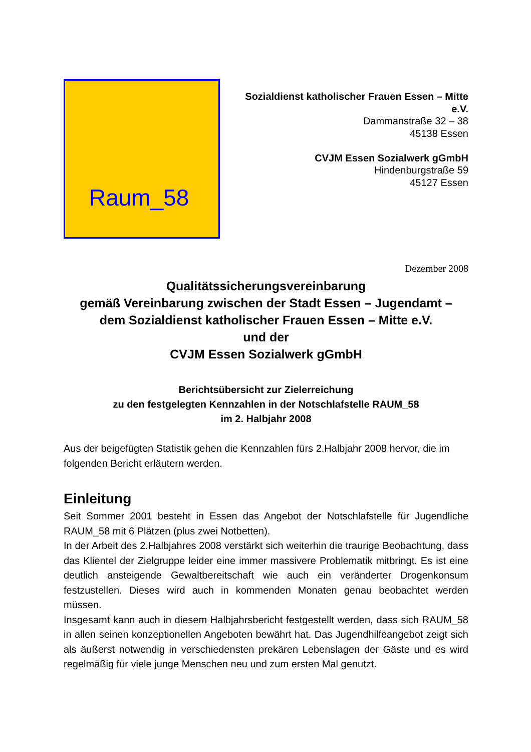Raum_58
Sozialdienst katholischer Frauen Essen – Mitte e.V.
Dammanstraße 32 – 38
45138 Essen
CVJM Essen Sozialwerk gGmbH
Hindenburgstraße 59
45127 Essen
Dezember 2008
Qualitätssicherungsvereinbarung
gemäß Vereinbarung zwischen der Stadt Essen – Jugendamt –
dem Sozialdienst katholischer Frauen Essen – Mitte e.V.
und der
CVJM Essen Sozialwerk gGmbH
Berichtsübersicht zur Zielerreichung
zu den festgelegten Kennzahlen in der Notschlafstelle RAUM_58
im 2. Halbjahr 2008
Aus der beigefügten Statistik gehen die Kennzahlen fürs 2.Halbjahr 2008 hervor, die im folgenden Bericht erläutern werden.
Einleitung
Seit Sommer 2001 besteht in Essen das Angebot der Notschlafstelle für Jugendliche RAUM_58 mit 6 Plätzen (plus zwei Notbetten).
In der Arbeit des 2.Halbjahres 2008 verstärkt sich weiterhin die traurige Beobachtung, dass das Klientel der Zielgruppe leider eine immer massivere Problematik mitbringt. Es ist eine deutlich ansteigende Gewaltbereitschaft wie auch ein veränderter Drogenkonsum festzustellen. Dieses wird auch in kommenden Monaten genau beobachtet werden müssen.
Insgesamt kann auch in diesem Halbjahrsbericht festgestellt werden, dass sich RAUM_58 in allen seinen konzeptionellen Angeboten bewährt hat. Das Jugendhilfeangebot zeigt sich als äußerst notwendig in verschiedensten prekären Lebenslagen der Gäste und es wird regelmäßig für viele junge Menschen neu und zum ersten Mal genutzt.